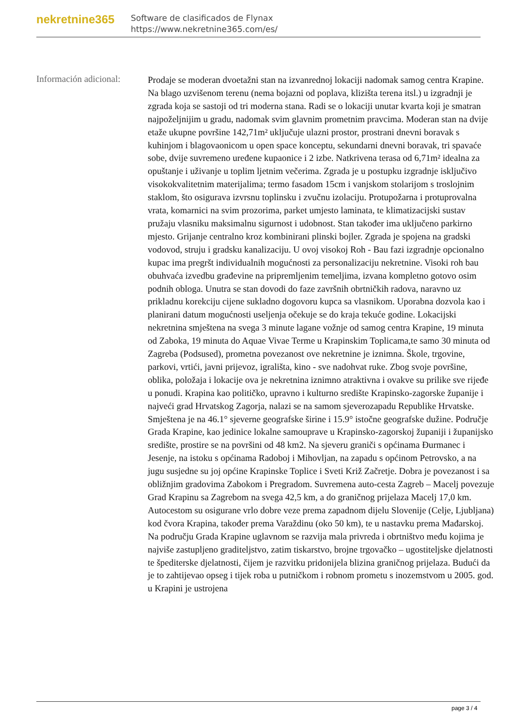nekretnine365
Software de clasificados de Flynax
https://www.nekretnine365.com/es/
Información adicional:
Prodaje se moderan dvoetažni stan na izvanrednoj lokaciji nadomak samog centra Krapine. Na blago uzvišenom terenu (nema bojazni od poplava, klizišta terena itsl.) u izgradnji je zgrada koja se sastoji od tri moderna stana. Radi se o lokaciji unutar kvarta koji je smatran najpoželjnijim u gradu, nadomak svim glavnim prometnim pravcima. Moderan stan na dvije etaže ukupne površine 142,71m² uključuje ulazni prostor, prostrani dnevni boravak s kuhinjom i blagovaonicom u open space konceptu, sekundarni dnevni boravak, tri spavaće sobe, dvije suvremeno uređene kupaonice i 2 izbe. Natkrivena terasa od 6,71m² idealna za opuštanje i uživanje u toplim ljetnim večerima. Zgrada je u postupku izgradnje isključivo visokokvalitetnim materijalima; termo fasadom 15cm i vanjskom stolarijom s troslojnim staklom, što osigurava izvrsnu toplinsku i zvučnu izolaciju. Protupožarna i protuprovalna vrata, komarnici na svim prozorima, parket umjesto laminata, te klimatizacijski sustav pružaju vlasniku maksimalnu sigurnost i udobnost. Stan također ima uključeno parkirno mjesto. Grijanje centralno kroz kombinirani plinski bojler. Zgrada je spojena na gradski vodovod, struju i gradsku kanalizaciju. U ovoj visokoj Roh - Bau fazi izgradnje opcionalno kupac ima pregršt individualnih mogućnosti za personalizaciju nekretnine. Visoki roh bau obuhvaća izvedbu građevine na pripremljenim temeljima, izvana kompletno gotovo osim podnih obloga. Unutra se stan dovodi do faze završnih obrtničkih radova, naravno uz prikladnu korekciju cijene sukladno dogovoru kupca sa vlasnikom. Uporabna dozvola kao i planirani datum mogućnosti useljenja očekuje se do kraja tekuće godine. Lokacijski nekretnina smještena na svega 3 minute lagane vožnje od samog centra Krapine, 19 minuta od Zaboka, 19 minuta do Aquae Vivae Terme u Krapinskim Toplicama,te samo 30 minuta od Zagreba (Podsused), prometna povezanost ove nekretnine je iznimna. Škole, trgovine, parkovi, vrtići, javni prijevoz, igrališta, kino - sve nadohvat ruke. Zbog svoje površine, oblika, položaja i lokacije ova je nekretnina iznimno atraktivna i ovakve su prilike sve rijeđe u ponudi. Krapina kao političko, upravno i kulturno središte Krapinsko-zagorske županije i najveći grad Hrvatskog Zagorja, nalazi se na samom sjeverozapadu Republike Hrvatske. Smještena je na 46.1° sjeverne geografske širine i 15.9° istočne geografske dužine. Područje Grada Krapine, kao jedinice lokalne samouprave u Krapinsko-zagorskoj županiji i županijsko središte, prostire se na površini od 48 km2. Na sjeveru graniči s općinama Đurmanec i Jesenje, na istoku s općinama Radoboj i Mihovljan, na zapadu s općinom Petrovsko, a na jugu susjedne su joj općine Krapinske Toplice i Sveti Križ Začretje. Dobra je povezanost i sa obližnjim gradovima Zabokom i Pregradom. Suvremena auto-cesta Zagreb – Macelj povezuje Grad Krapinu sa Zagrebom na svega 42,5 km, a do graničnog prijelaza Macelj 17,0 km. Autocestom su osigurane vrlo dobre veze prema zapadnom dijelu Slovenije (Celje, Ljubljana) kod čvora Krapina, također prema Varaždinu (oko 50 km), te u nastavku prema Mađarskoj. Na području Grada Krapine uglavnom se razvija mala privreda i obrtništvo među kojima je najviše zastupljeno graditeljstvo, zatim tiskarstvo, brojne trgovačko – ugostiteljske djelatnosti te špediterske djelatnosti, čijem je razvitku pridonijela blizina graničnog prijelaza. Budući da je to zahtijevao opseg i tijek roba u putničkom i robnom prometu s inozemstvom u 2005. god. u Krapini je ustrojena
page 3 / 4